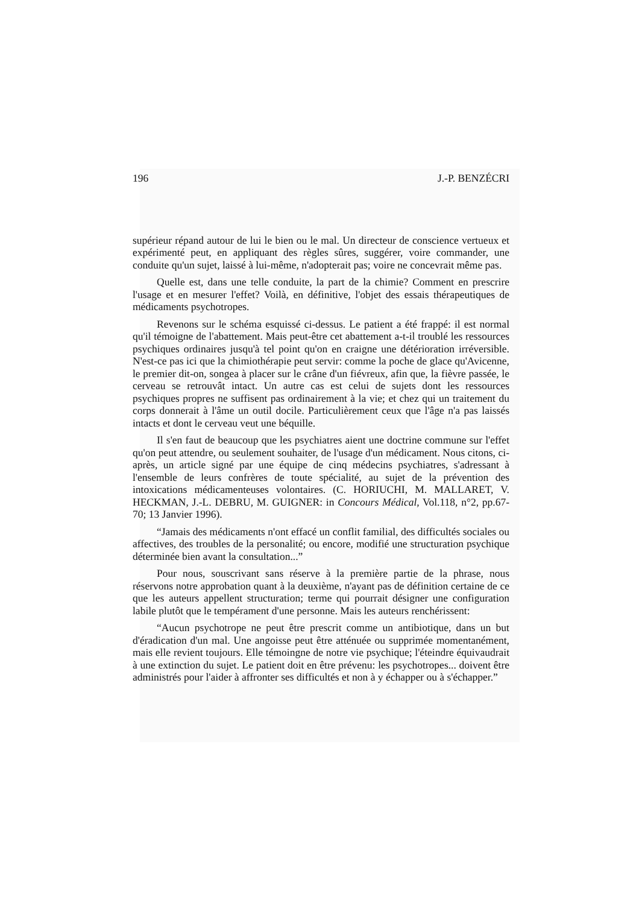196 J.-P. BENZÉCRI
supérieur répand autour de lui le bien ou le mal. Un directeur de conscience vertueux et expérimenté peut, en appliquant des règles sûres, suggérer, voire commander, une conduite qu'un sujet, laissé à lui-même, n'adopterait pas; voire ne concevrait même pas.
Quelle est, dans une telle conduite, la part de la chimie? Comment en prescrire l'usage et en mesurer l'effet? Voilà, en définitive, l'objet des essais thérapeutiques de médicaments psychotropes.
Revenons sur le schéma esquissé ci-dessus. Le patient a été frappé: il est normal qu'il témoigne de l'abattement. Mais peut-être cet abattement a-t-il troublé les ressources psychiques ordinaires jusqu'à tel point qu'on en craigne une détérioration irréversible. N'est-ce pas ici que la chimiothérapie peut servir: comme la poche de glace qu'Avicenne, le premier dit-on, songea à placer sur le crâne d'un fiévreux, afin que, la fièvre passée, le cerveau se retrouvât intact. Un autre cas est celui de sujets dont les ressources psychiques propres ne suffisent pas ordinairement à la vie; et chez qui un traitement du corps donnerait à l'âme un outil docile. Particulièrement ceux que l'âge n'a pas laissés intacts et dont le cerveau veut une béquille.
Il s'en faut de beaucoup que les psychiatres aient une doctrine commune sur l'effet qu'on peut attendre, ou seulement souhaiter, de l'usage d'un médicament. Nous citons, ci-après, un article signé par une équipe de cinq médecins psychiatres, s'adressant à l'ensemble de leurs confrères de toute spécialité, au sujet de la prévention des intoxications médicamenteuses volontaires. (C. HORIUCHI, M. MALLARET, V. HECKMAN, J.-L. DEBRU, M. GUIGNER: in Concours Médical, Vol.118, n°2, pp.67-70; 13 Janvier 1996).
“Jamais des médicaments n'ont effacé un conflit familial, des difficultés sociales ou affectives, des troubles de la personalité; ou encore, modifié une structuration psychique déterminée bien avant la consultation...”
Pour nous, souscrivant sans réserve à la première partie de la phrase, nous réservons notre approbation quant à la deuxième, n'ayant pas de définition certaine de ce que les auteurs appellent structuration; terme qui pourrait désigner une configuration labile plutôt que le tempérament d'une personne. Mais les auteurs renchérissent:
“Aucun psychotrope ne peut être prescrit comme un antibiotique, dans un but d'éradication d'un mal. Une angoisse peut être atténuée ou supprimée momentanément, mais elle revient toujours. Elle témoingne de notre vie psychique; l'éteindre équivaudrait à une extinction du sujet. Le patient doit en être prévenu: les psychotropes... doivent être administrés pour l'aider à affronter ses difficultés et non à y échapper ou à s'échapper.”